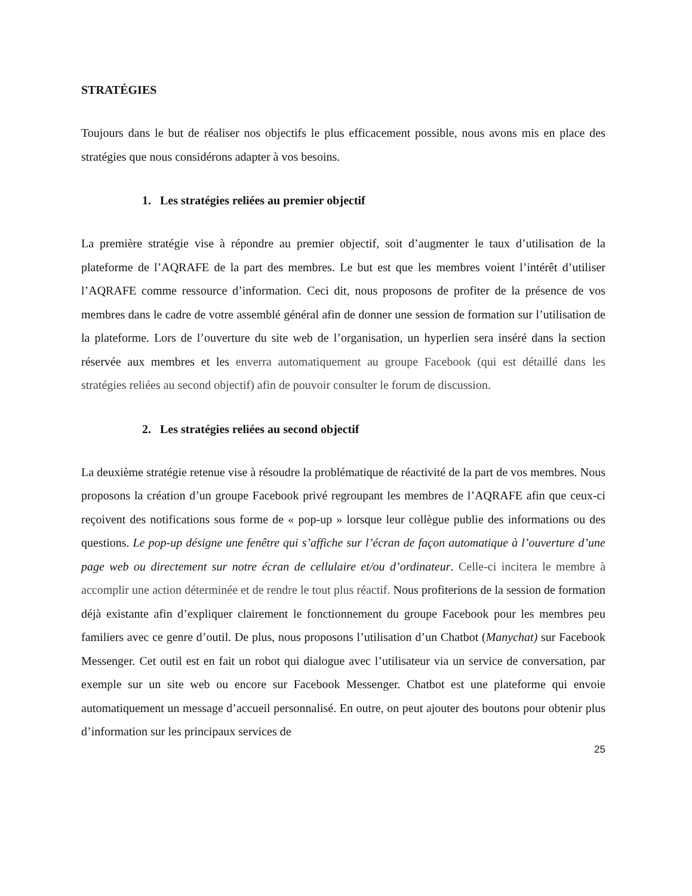STRATÉGIES
Toujours dans le but de réaliser nos objectifs le plus efficacement possible, nous avons mis en place des stratégies que nous considérons adapter à vos besoins.
1. Les stratégies reliées au premier objectif
La première stratégie vise à répondre au premier objectif, soit d’augmenter le taux d’utilisation de la plateforme de l’AQRAFE de la part des membres. Le but est que les membres voient l’intérêt d’utiliser l’AQRAFE comme ressource d’information. Ceci dit, nous proposons de profiter de la présence de vos membres dans le cadre de votre assemblé général afin de donner une session de formation sur l’utilisation de la plateforme. Lors de l’ouverture du site web de l’organisation, un hyperlien sera inséré dans la section réservée aux membres et les enverra automatiquement au groupe Facebook (qui est détaillé dans les stratégies reliées au second objectif) afin de pouvoir consulter le forum de discussion.
2. Les stratégies reliées au second objectif
La deuxième stratégie retenue vise à résoudre la problématique de réactivité de la part de vos membres. Nous proposons la création d’un groupe Facebook privé regroupant les membres de l’AQRAFE afin que ceux-ci reçoivent des notifications sous forme de « pop-up » lorsque leur collègue publie des informations ou des questions. Le pop-up désigne une fenêtre qui s’affiche sur l’écran de façon automatique à l’ouverture d’une page web ou directement sur notre écran de cellulaire et/ou d’ordinateur. Celle-ci incitera le membre à accomplir une action déterminée et de rendre le tout plus réactif. Nous profiterions de la session de formation déjà existante afin d’expliquer clairement le fonctionnement du groupe Facebook pour les membres peu familiers avec ce genre d’outil. De plus, nous proposons l’utilisation d’un Chatbot (Manychat) sur Facebook Messenger. Cet outil est en fait un robot qui dialogue avec l’utilisateur via un service de conversation, par exemple sur un site web ou encore sur Facebook Messenger. Chatbot est une plateforme qui envoie automatiquement un message d’accueil personnalisé. En outre, on peut ajouter des boutons pour obtenir plus d’information sur les principaux services de
25